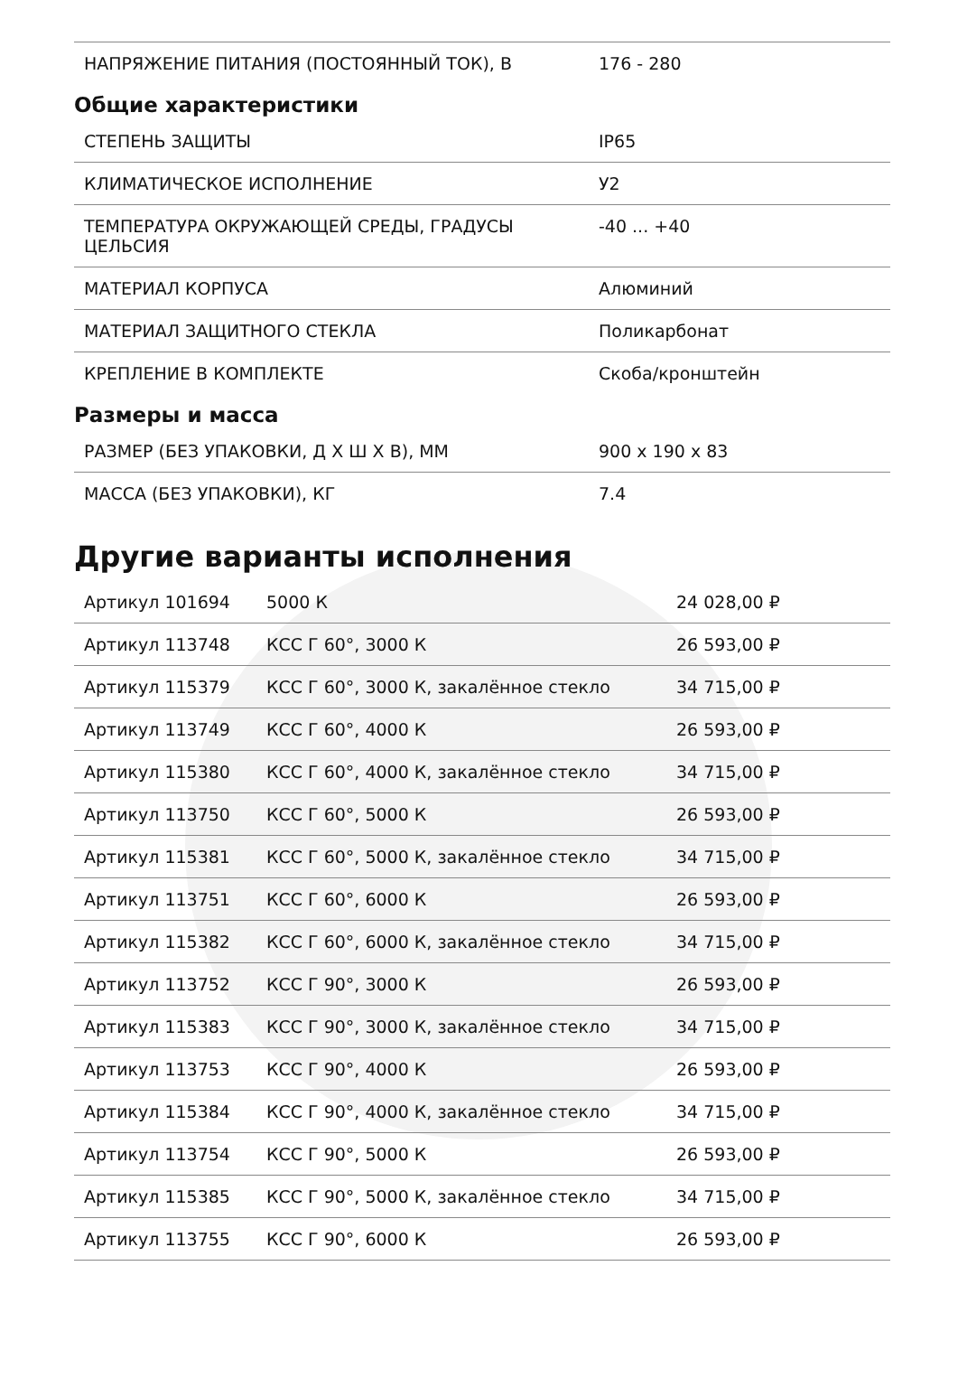| НАПРЯЖЕНИЕ ПИТАНИЯ (ПОСТОЯННЫЙ ТОК), В | 176 - 280 |
Общие характеристики
| СТЕПЕНЬ ЗАЩИТЫ | IP65 |
| КЛИМАТИЧЕСКОЕ ИСПОЛНЕНИЕ | У2 |
| ТЕМПЕРАТУРА ОКРУЖАЮЩЕЙ СРЕДЫ, ГРАДУСЫ ЦЕЛЬСИЯ | -40 ... +40 |
| МАТЕРИАЛ КОРПУСА | Алюминий |
| МАТЕРИАЛ ЗАЩИТНОГО СТЕКЛА | Поликарбонат |
| КРЕПЛЕНИЕ В КОМПЛЕКТЕ | Скоба/кронштейн |
Размеры и масса
| РАЗМЕР (БЕЗ УПАКОВКИ, Д Х Ш Х В), ММ | 900 x 190 x 83 |
| МАССА (БЕЗ УПАКОВКИ), КГ | 7.4 |
Другие варианты исполнения
| Артикул 101694 | 5000 К | 24 028,00 ₽ |
| Артикул 113748 | КСС Г 60°, 3000 К | 26 593,00 ₽ |
| Артикул 115379 | КСС Г 60°, 3000 К, закалённое стекло | 34 715,00 ₽ |
| Артикул 113749 | КСС Г 60°, 4000 К | 26 593,00 ₽ |
| Артикул 115380 | КСС Г 60°, 4000 К, закалённое стекло | 34 715,00 ₽ |
| Артикул 113750 | КСС Г 60°, 5000 К | 26 593,00 ₽ |
| Артикул 115381 | КСС Г 60°, 5000 К, закалённое стекло | 34 715,00 ₽ |
| Артикул 113751 | КСС Г 60°, 6000 К | 26 593,00 ₽ |
| Артикул 115382 | КСС Г 60°, 6000 К, закалённое стекло | 34 715,00 ₽ |
| Артикул 113752 | КСС Г 90°, 3000 К | 26 593,00 ₽ |
| Артикул 115383 | КСС Г 90°, 3000 К, закалённое стекло | 34 715,00 ₽ |
| Артикул 113753 | КСС Г 90°, 4000 К | 26 593,00 ₽ |
| Артикул 115384 | КСС Г 90°, 4000 К, закалённое стекло | 34 715,00 ₽ |
| Артикул 113754 | КСС Г 90°, 5000 К | 26 593,00 ₽ |
| Артикул 115385 | КСС Г 90°, 5000 К, закалённое стекло | 34 715,00 ₽ |
| Артикул 113755 | КСС Г 90°, 6000 К | 26 593,00 ₽ |